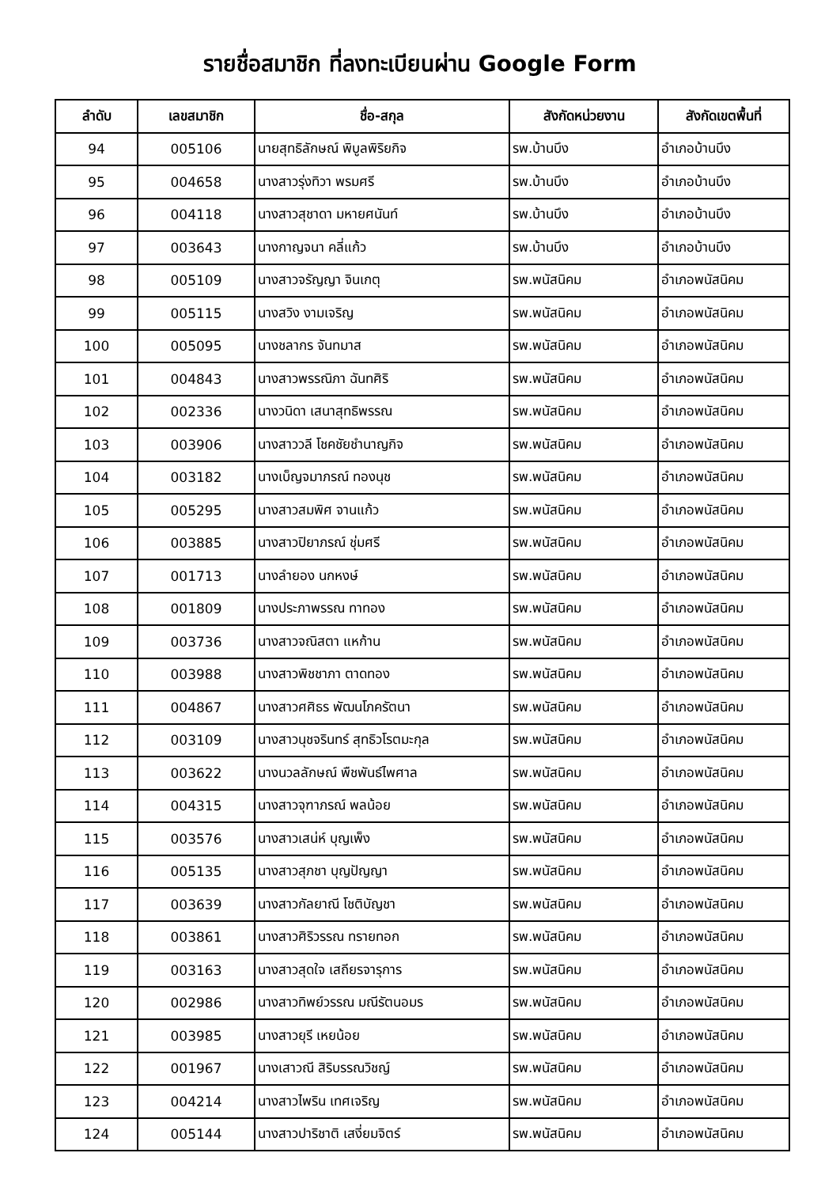รายชื่อสมาชิก ที่ลงทะเบียนผ่าน Google Form
| ลำดับ | เลขสมาชิก | ชื่อ-สกุล | สังกัดหน่วยงาน | สังกัดเขตพื้นที่ |
| --- | --- | --- | --- | --- |
| 94 | 005106 | นายสุทธิลักษณ์ พิบูลพิริยกิจ | รพ.บ้านบึง | อำเภอบ้านบึง |
| 95 | 004658 | นางสาวรุ่งทิวา พรมศรี | รพ.บ้านบึง | อำเภอบ้านบึง |
| 96 | 004118 | นางสาวสุชาดา มหายศนันท์ | รพ.บ้านบึง | อำเภอบ้านบึง |
| 97 | 003643 | นางกาญจนา คลี่แก้ว | รพ.บ้านบึง | อำเภอบ้านบึง |
| 98 | 005109 | นางสาวจรัญญา จินเกตุ | รพ.พนัสนิคม | อำเภอพนัสนิคม |
| 99 | 005115 | นางสวิง งามเจริญ | รพ.พนัสนิคม | อำเภอพนัสนิคม |
| 100 | 005095 | นางชลากร จันทมาส | รพ.พนัสนิคม | อำเภอพนัสนิคม |
| 101 | 004843 | นางสาวพรรณิภา ฉันทศิริ | รพ.พนัสนิคม | อำเภอพนัสนิคม |
| 102 | 002336 | นางวนิดา เสนาสุทธิพรรณ | รพ.พนัสนิคม | อำเภอพนัสนิคม |
| 103 | 003906 | นางสาววลี โชคชัยชำนาญกิจ | รพ.พนัสนิคม | อำเภอพนัสนิคม |
| 104 | 003182 | นางเบ็ญจมาภรณ์ ทองนุช | รพ.พนัสนิคม | อำเภอพนัสนิคม |
| 105 | 005295 | นางสาวสมพิศ จานแก้ว | รพ.พนัสนิคม | อำเภอพนัสนิคม |
| 106 | 003885 | นางสาวปิยาภรณ์ ชุ่มศรี | รพ.พนัสนิคม | อำเภอพนัสนิคม |
| 107 | 001713 | นางลำยอง นกหงษ์ | รพ.พนัสนิคม | อำเภอพนัสนิคม |
| 108 | 001809 | นางประภาพรรณ ทาทอง | รพ.พนัสนิคม | อำเภอพนัสนิคม |
| 109 | 003736 | นางสาวจณิสตา แหก้าน | รพ.พนัสนิคม | อำเภอพนัสนิคม |
| 110 | 003988 | นางสาวพิชชาภา ตาดทอง | รพ.พนัสนิคม | อำเภอพนัสนิคม |
| 111 | 004867 | นางสาวศศิธร พัฒนโภครัตนา | รพ.พนัสนิคม | อำเภอพนัสนิคม |
| 112 | 003109 | นางสาวนุชจรินทร์ สุทธิวโรตมะกุล | รพ.พนัสนิคม | อำเภอพนัสนิคม |
| 113 | 003622 | นางนวลลักษณ์ พืชพันธ์ไพศาล | รพ.พนัสนิคม | อำเภอพนัสนิคม |
| 114 | 004315 | นางสาวจุฑาภรณ์ พลน้อย | รพ.พนัสนิคม | อำเภอพนัสนิคม |
| 115 | 003576 | นางสาวเสน่ห์ บุญเพ็ง | รพ.พนัสนิคม | อำเภอพนัสนิคม |
| 116 | 005135 | นางสาวสุภชา บุญปัญญา | รพ.พนัสนิคม | อำเภอพนัสนิคม |
| 117 | 003639 | นางสาวกัลยาณี โชติบัญชา | รพ.พนัสนิคม | อำเภอพนัสนิคม |
| 118 | 003861 | นางสาวศิริวรรณ ทรายทอก | รพ.พนัสนิคม | อำเภอพนัสนิคม |
| 119 | 003163 | นางสาวสุดใจ เสถียรจารุการ | รพ.พนัสนิคม | อำเภอพนัสนิคม |
| 120 | 002986 | นางสาวทิพย์วรรณ มณีรัตนอมร | รพ.พนัสนิคม | อำเภอพนัสนิคม |
| 121 | 003985 | นางสาวยุรี เหยน้อย | รพ.พนัสนิคม | อำเภอพนัสนิคม |
| 122 | 001967 | นางเสาวณี สิริบรรณวิชญ์ | รพ.พนัสนิคม | อำเภอพนัสนิคม |
| 123 | 004214 | นางสาวไพริน เทศเจริญ | รพ.พนัสนิคม | อำเภอพนัสนิคม |
| 124 | 005144 | นางสาวปาริชาติ เสงี่ยมจิตร์ | รพ.พนัสนิคม | อำเภอพนัสนิคม |